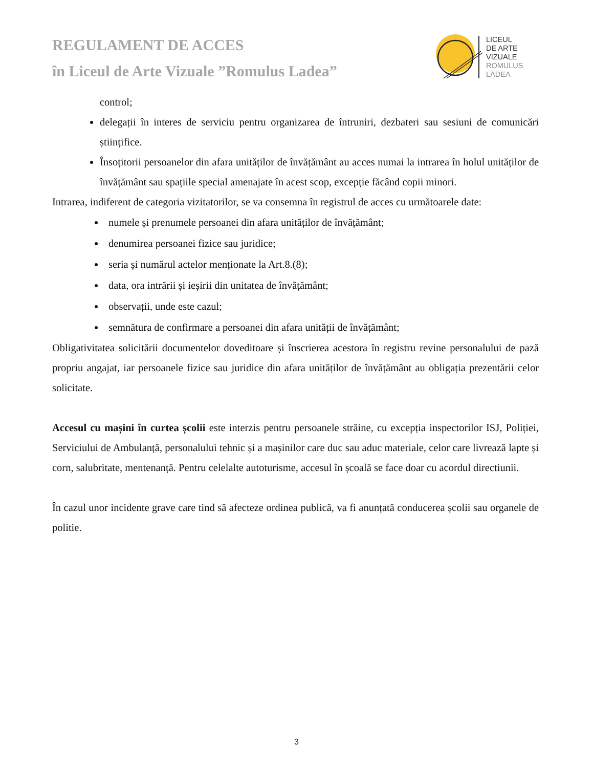REGULAMENT DE ACCES
în Liceul de Arte Vizuale ”Romulus Ladea”
LICEUL
DE ARTE
VIZUALE
ROMULUS
LADEA
control;
delegații în interes de serviciu pentru organizarea de întruniri, dezbateri sau sesiuni de comunicări științifice.
Însoțitorii persoanelor din afara unităților de învățământ au acces numai la intrarea în holul unităților de învățământ sau spațiile special amenajate în acest scop, excepție făcând copii minori.
Intrarea, indiferent de categoria vizitatorilor, se va consemna în registrul de acces cu următoarele date:
numele și prenumele persoanei din afara unităților de învățământ;
denumirea persoanei fizice sau juridice;
seria și numărul actelor menționate la Art.8.(8);
data, ora intrării și ieșirii din unitatea de învățământ;
observații, unde este cazul;
semnătura de confirmare a persoanei din afara unității de învățământ;
Obligativitatea solicitării documentelor doveditoare și înscrierea acestora în registru revine personalului de pază propriu angajat, iar persoanele fizice sau juridice din afara unităților de învățământ au obligația prezentării celor solicitate.
Accesul cu mașini în curtea școlii este interzis pentru persoanele străine, cu excepția inspectorilor ISJ, Poliției, Serviciului de Ambulanță, personalului tehnic și a mașinilor care duc sau aduc materiale, celor care livrează lapte și corn, salubritate, mentenanță. Pentru celelalte autoturisme, accesul în școală se face doar cu acordul directiunii.
În cazul unor incidente grave care tind să afecteze ordinea publică, va fi anunțată conducerea școlii sau organele de politie.
3